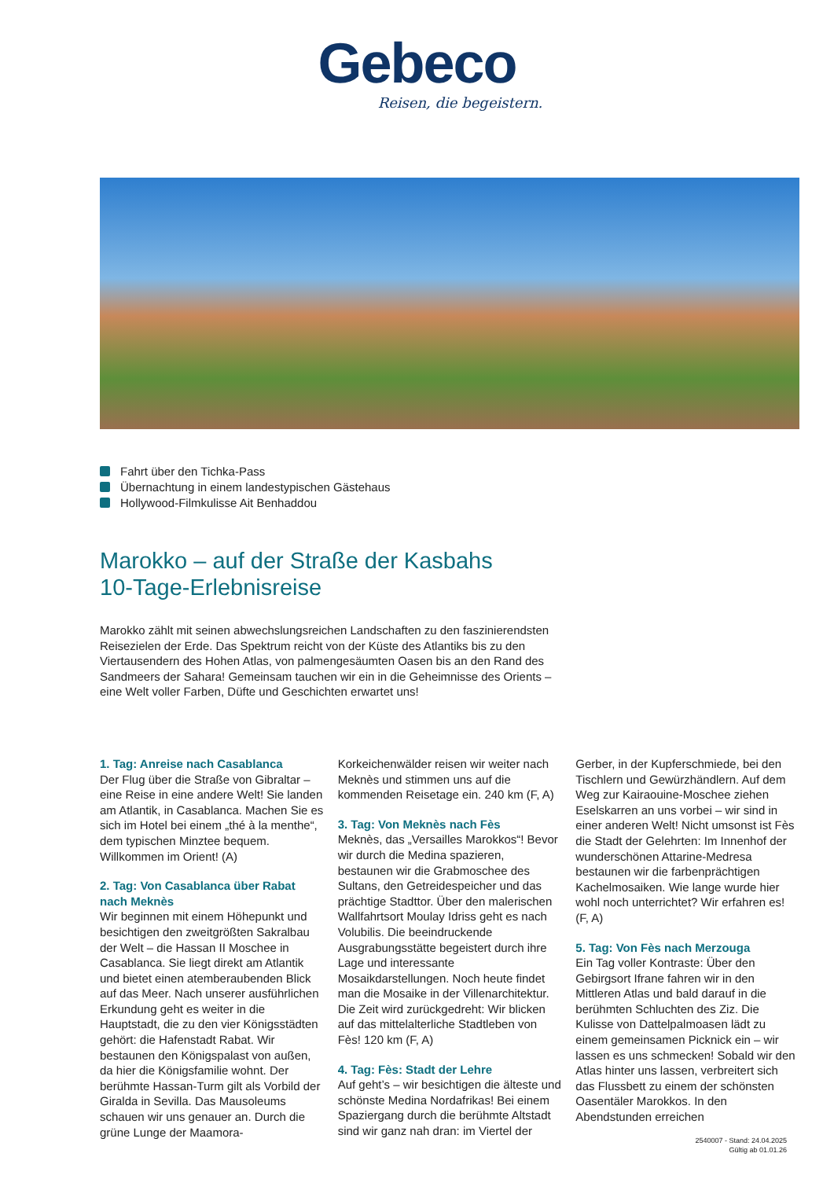Gebeco
Reisen, die begeistern.
Fahrt über den Tichka-Pass
Übernachtung in einem landestypischen Gästehaus
Hollywood-Filmkulisse Ait Benhaddou
Marokko – auf der Straße der Kasbahs
10-Tage-Erlebnisreise
Marokko zählt mit seinen abwechslungsreichen Landschaften zu den faszinierendsten Reisezielen der Erde. Das Spektrum reicht von der Küste des Atlantiks bis zu den Viertausendern des Hohen Atlas, von palmengesäumten Oasen bis an den Rand des Sandmeers der Sahara! Gemeinsam tauchen wir ein in die Geheimnisse des Orients – eine Welt voller Farben, Düfte und Geschichten erwartet uns!
1. Tag: Anreise nach Casablanca
Der Flug über die Straße von Gibraltar – eine Reise in eine andere Welt! Sie landen am Atlantik, in Casablanca. Machen Sie es sich im Hotel bei einem „thé à la menthe“, dem typischen Minztee bequem. Willkommen im Orient! (A)
2. Tag: Von Casablanca über Rabat nach Meknès
Wir beginnen mit einem Höhepunkt und besichtigen den zweitgrößten Sakralbau der Welt – die Hassan II Moschee in Casablanca. Sie liegt direkt am Atlantik und bietet einen atemberaubenden Blick auf das Meer. Nach unserer ausführlichen Erkundung geht es weiter in die Hauptstadt, die zu den vier Königsstädten gehört: die Hafenstadt Rabat. Wir bestaunen den Königspalast von außen, da hier die Königsfamilie wohnt. Der berühmte Hassan-Turm gilt als Vorbild der Giralda in Sevilla. Das Mausoleums schauen wir uns genauer an. Durch die grüne Lunge der Maamora-Korkeichenwälder reisen wir weiter nach Meknès und stimmen uns auf die kommenden Reisetage ein. 240 km (F, A)
3. Tag: Von Meknès nach Fès
Meknès, das „Versailles Marokkos“! Bevor wir durch die Medina spazieren, bestaunen wir die Grabmoschee des Sultans, den Getreidespeicher und das prächtige Stadttor. Über den malerischen Wallfahrtsort Moulay Idriss geht es nach Volubilis. Die beeindruckende Ausgrabungsstätte begeistert durch ihre Lage und interessante Mosaikdarstellungen. Noch heute findet man die Mosaike in der Villenarchitektur. Die Zeit wird zurückgedreht: Wir blicken auf das mittelalterliche Stadtleben von Fès! 120 km (F, A)
4. Tag: Fès: Stadt der Lehre
Auf geht’s – wir besichtigen die älteste und schönste Medina Nordafrikas! Bei einem Spaziergang durch die berühmte Altstadt sind wir ganz nah dran: im Viertel der Gerber, in der Kupferschmiede, bei den Tischlern und Gewürzhändlern. Auf dem Weg zur Kairaouine-Moschee ziehen Eselskarren an uns vorbei – wir sind in einer anderen Welt! Nicht umsonst ist Fès die Stadt der Gelehrten: Im Innenhof der wunderschönen Attarine-Medresa bestaunen wir die farbenprächtigen Kachelmosaiken. Wie lange wurde hier wohl noch unterrichtet? Wir erfahren es! (F, A)
5. Tag: Von Fès nach Merzouga
Ein Tag voller Kontraste: Über den Gebirgsort Ifrane fahren wir in den Mittleren Atlas und bald darauf in die berühmten Schluchten des Ziz. Die Kulisse von Dattelpalmoasen lädt zu einem gemeinsamen Picknick ein – wir lassen es uns schmecken! Sobald wir den Atlas hinter uns lassen, verbreitert sich das Flussbett zu einem der schönsten Oasentäler Marokkos. In den Abendstunden erreichen
2540007 - Stand: 24.04.2025
Gültig ab 01.01.26